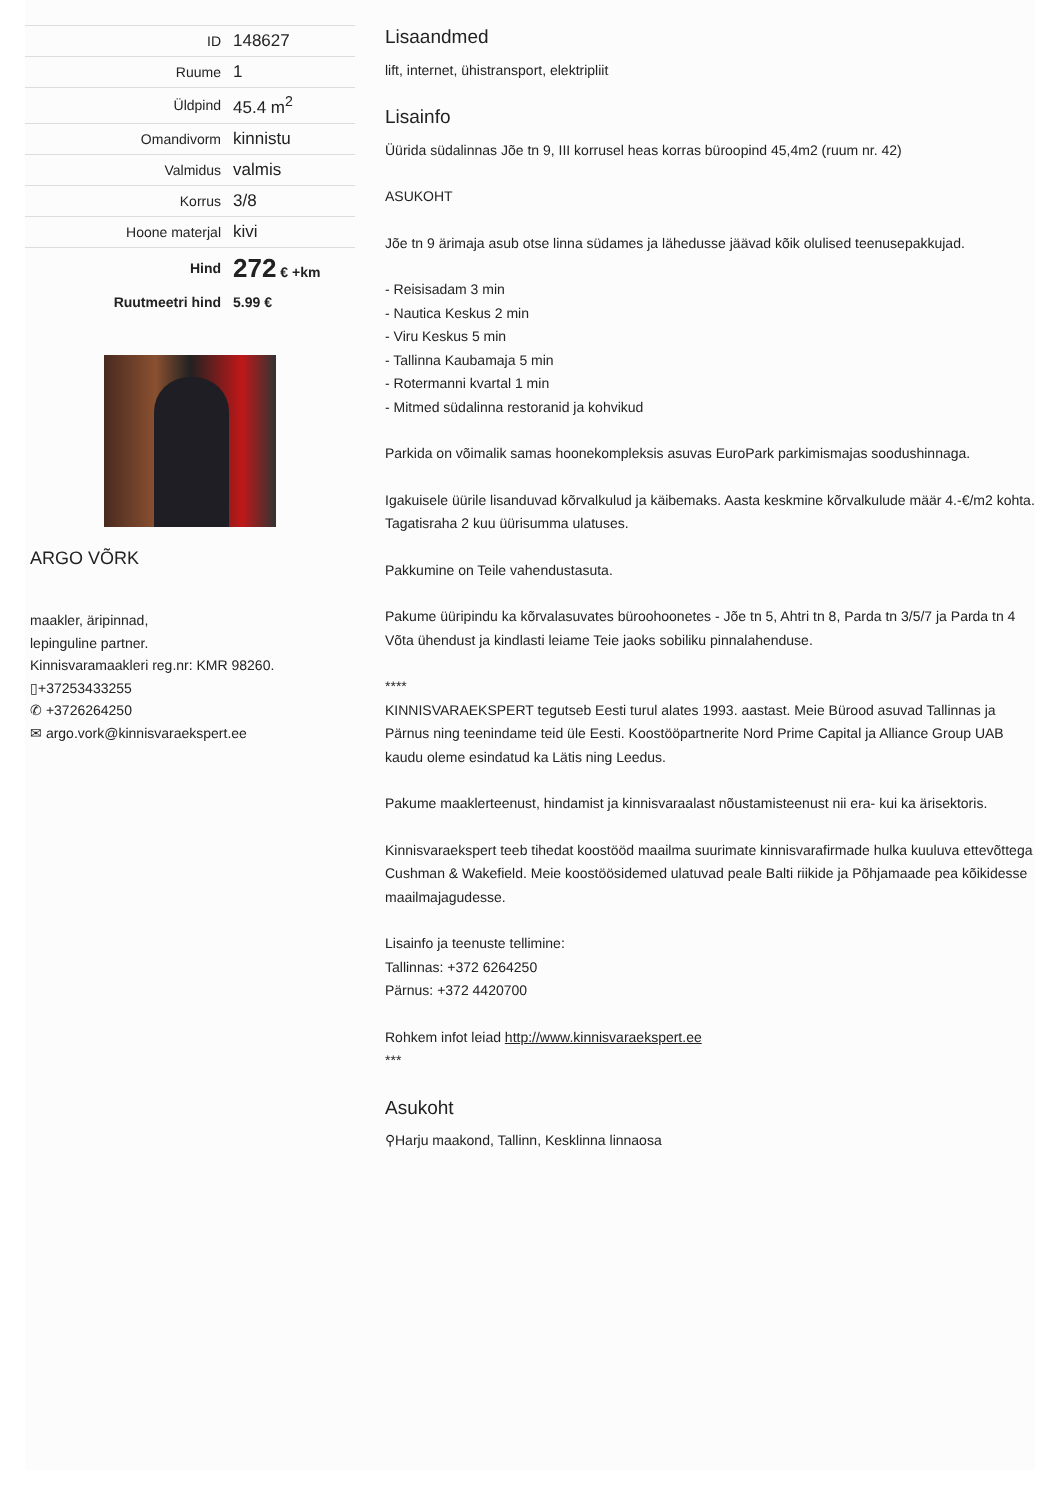| ID | 148627 |
| Ruume | 1 |
| Üldpind | 45.4 m<sup>2</sup> |
| Omandivorm | kinnistu |
| Valmidus | valmis |
| Korrus | 3/8 |
| Hoone materjal | kivi |
| Hind | 272 € +km |
| Ruutmeetri hind | 5.99 € |
ARGO VÕRK
maakler, äripinnad,
lepinguline partner.
Kinnisvaramaakleri reg.nr: KMR 98260.
▯+37253433255
✆ +3726264250
✉ argo.vork@kinnisvaraekspert.ee
Lisaandmed
lift, internet, ühistransport, elektripliit
Lisainfo
Üürida südalinnas Jõe tn 9, III korrusel heas korras büroopind 45,4m2 (ruum nr. 42)
ASUKOHT
Jõe tn 9 ärimaja asub otse linna südames ja lähedusse jäävad kõik olulised teenusepakkujad.
- Reisisadam 3 min
- Nautica Keskus 2 min
- Viru Keskus 5 min
- Tallinna Kaubamaja 5 min
- Rotermanni kvartal 1 min
- Mitmed südalinna restoranid ja kohvikud
Parkida on võimalik samas hoonekompleksis asuvas EuroPark parkimismajas soodushinnaga.
Igakuisele üürile lisanduvad kõrvalkulud ja käibemaks. Aasta keskmine kõrvalkulude määr 4.-€/m2 kohta. Tagatisraha 2 kuu üürisumma ulatuses.
Pakkumine on Teile vahendustasuta.
Pakume üüripindu ka kõrvalasuvates büroohoonetes - Jõe tn 5, Ahtri tn 8, Parda tn 3/5/7 ja Parda tn 4
Võta ühendust ja kindlasti leiame Teie jaoks sobiliku pinnalahenduse.
****
KINNISVARAEKSPERT tegutseb Eesti turul alates 1993. aastast. Meie Bürood asuvad Tallinnas ja Pärnus ning teenindame teid üle Eesti. Koostööpartnerite Nord Prime Capital ja Alliance Group UAB kaudu oleme esindatud ka Lätis ning Leedus.
Pakume maaklerteenust, hindamist ja kinnisvaraalast nõustamisteenust nii era- kui ka ärisektoris.
Kinnisvaraekspert teeb tihedat koostööd maailma suurimate kinnisvarafirmade hulka kuuluva ettevõttega Cushman & Wakefield. Meie koostöösidemed ulatuvad peale Balti riikide ja Põhjamaade pea kõikidesse maailmajagudesse.
Lisainfo ja teenuste tellimine:
Tallinnas: +372 6264250
Pärnus: +372 4420700
Rohkem infot leiad http://www.kinnisvaraekspert.ee
***
Asukoht
⚲Harju maakond, Tallinn, Kesklinna linnaosa